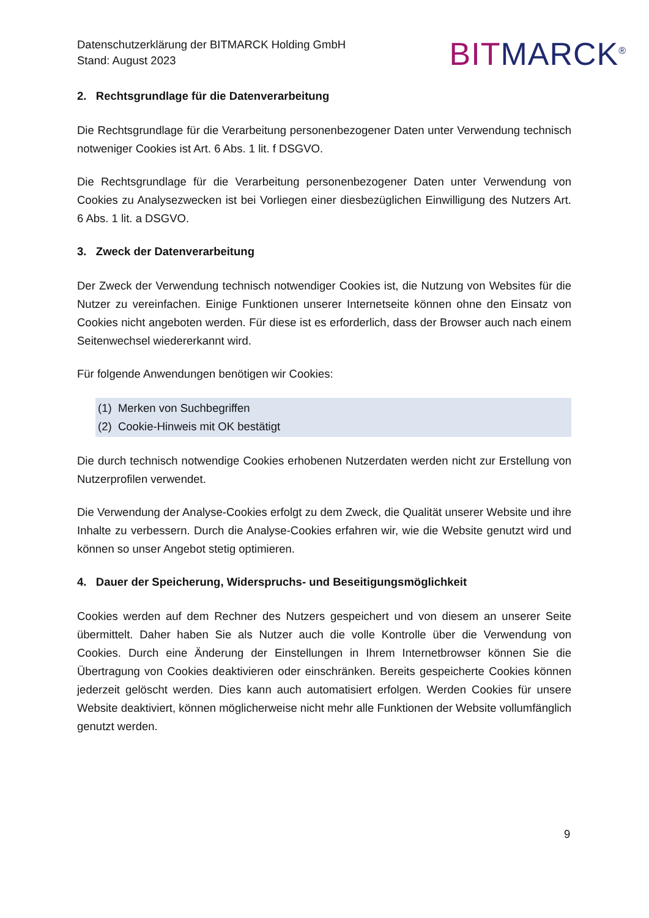Datenschutzerklärung der BITMARCK Holding GmbH
Stand: August 2023
BITMARCK<sup>®</sup>
2. Rechtsgrundlage für die Datenverarbeitung
Die Rechtsgrundlage für die Verarbeitung personenbezogener Daten unter Verwendung technisch notweniger Cookies ist Art. 6 Abs. 1 lit. f DSGVO.
Die Rechtsgrundlage für die Verarbeitung personenbezogener Daten unter Verwendung von Cookies zu Analysezwecken ist bei Vorliegen einer diesbezüglichen Einwilligung des Nutzers Art. 6 Abs. 1 lit. a DSGVO.
3. Zweck der Datenverarbeitung
Der Zweck der Verwendung technisch notwendiger Cookies ist, die Nutzung von Websites für die Nutzer zu vereinfachen. Einige Funktionen unserer Internetseite können ohne den Einsatz von Cookies nicht angeboten werden. Für diese ist es erforderlich, dass der Browser auch nach einem Seitenwechsel wiedererkannt wird.
Für folgende Anwendungen benötigen wir Cookies:
(1) Merken von Suchbegriffen
(2) Cookie-Hinweis mit OK bestätigt
Die durch technisch notwendige Cookies erhobenen Nutzerdaten werden nicht zur Erstellung von Nutzerprofilen verwendet.
Die Verwendung der Analyse-Cookies erfolgt zu dem Zweck, die Qualität unserer Website und ihre Inhalte zu verbessern. Durch die Analyse-Cookies erfahren wir, wie die Website genutzt wird und können so unser Angebot stetig optimieren.
4. Dauer der Speicherung, Widerspruchs- und Beseitigungsmöglichkeit
Cookies werden auf dem Rechner des Nutzers gespeichert und von diesem an unserer Seite übermittelt. Daher haben Sie als Nutzer auch die volle Kontrolle über die Verwendung von Cookies. Durch eine Änderung der Einstellungen in Ihrem Internetbrowser können Sie die Übertragung von Cookies deaktivieren oder einschränken. Bereits gespeicherte Cookies können jederzeit gelöscht werden. Dies kann auch automatisiert erfolgen. Werden Cookies für unsere Website deaktiviert, können möglicherweise nicht mehr alle Funktionen der Website vollumfänglich genutzt werden.
9